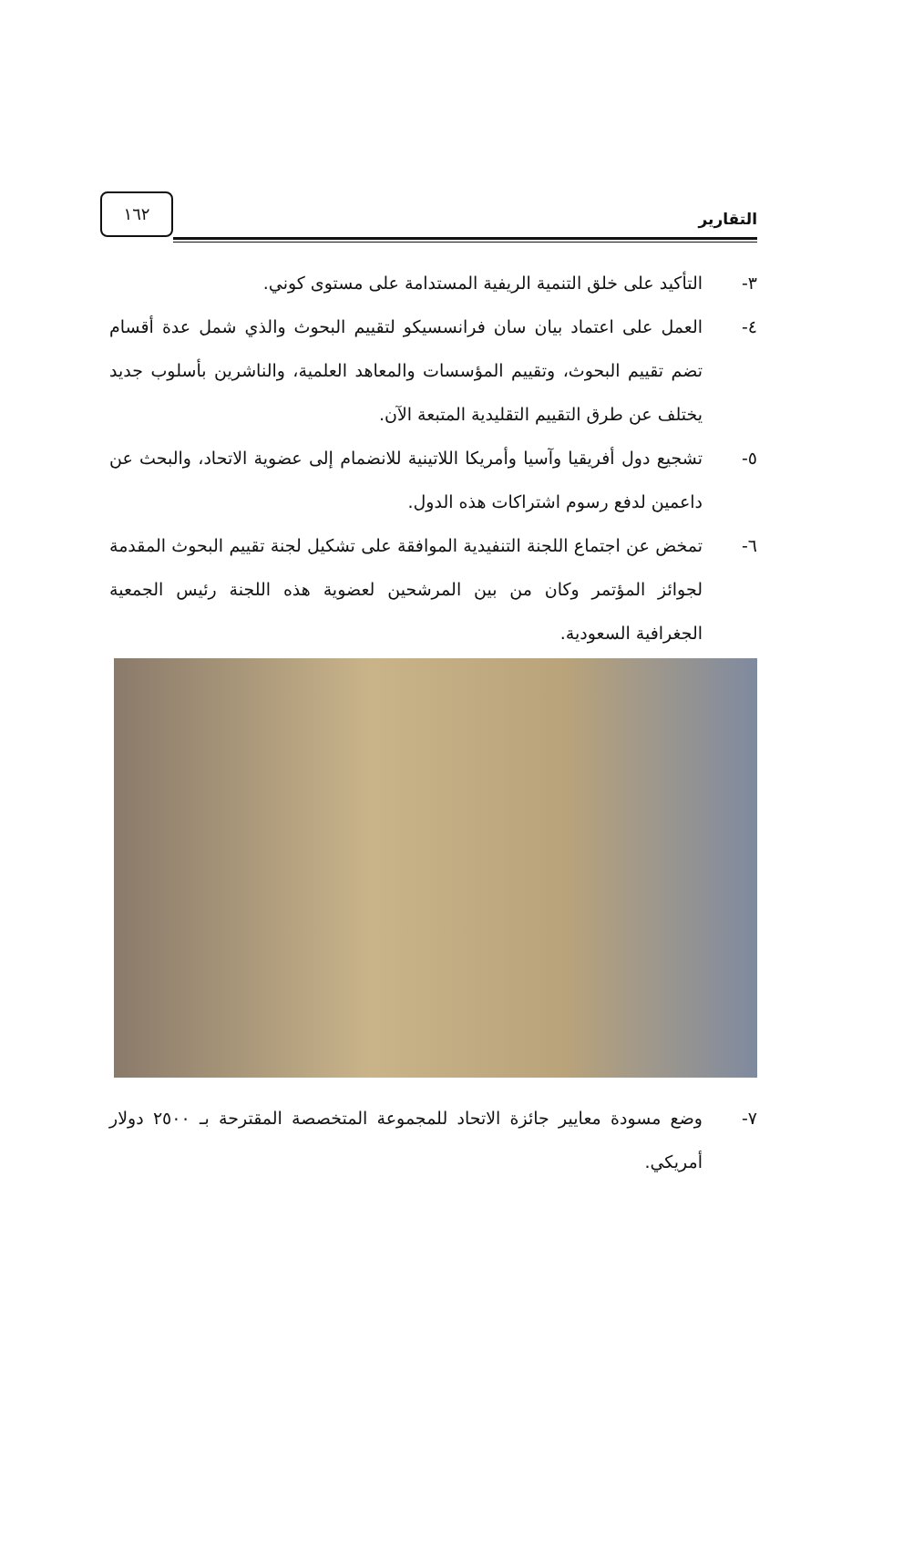التقارير ١٦٢
٣- التأكيد على خلق التنمية الريفية المستدامة على مستوى كوني.
٤- العمل على اعتماد بيان سان فرانسسيكو لتقييم البحوث والذي شمل عدة أقسام تضم تقييم البحوث، وتقييم المؤسسات والمعاهد العلمية، والناشرين بأسلوب جديد يختلف عن طرق التقييم التقليدية المتبعة الآن.
٥- تشجيع دول أفريقيا وآسيا وأمريكا اللاتينية للانضمام إلى عضوية الاتحاد، والبحث عن داعمين لدفع رسوم اشتراكات هذه الدول.
٦- تمخض عن اجتماع اللجنة التنفيدية الموافقة على تشكيل لجنة تقييم البحوث المقدمة لجوائز المؤتمر وكان من بين المرشحين لعضوية هذه اللجنة رئيس الجمعية الجغرافية السعودية.
٧- وضع مسودة معايير جائزة الاتحاد للمجموعة المتخصصة المقترحة بـ ٢٥٠٠ دولار أمريكي.